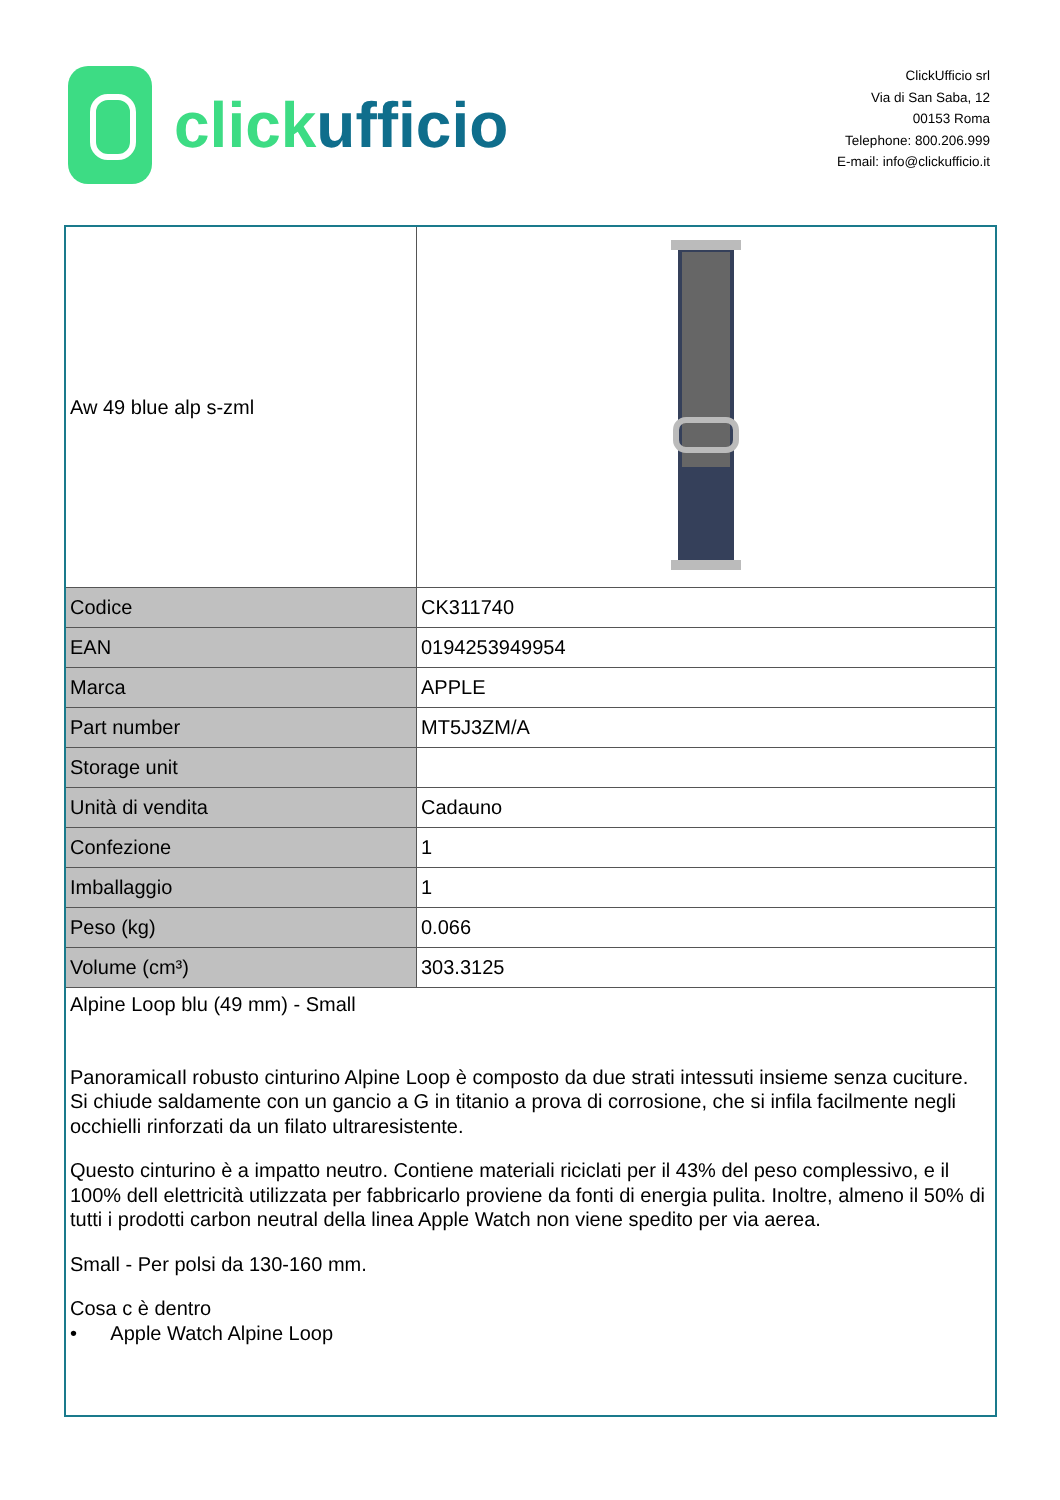click ufficio
ClickUfficio srl
Via di San Saba, 12
00153 Roma
Telephone: 800.206.999
E-mail: info@clickufficio.it
| Aw 49 blue alp s-zml | |
| Codice | CK311740 |
| EAN | 0194253949954 |
| Marca | APPLE |
| Part number | MT5J3ZM/A |
| Storage unit | |
| Unità di vendita | Cadauno |
| Confezione | 1 |
| Imballaggio | 1 |
| Peso (kg) | 0.066 |
| Volume (cm³) | 303.3125 |
| Alpine Loop blu (49 mm) - Small PanoramicaIl robusto cinturino Alpine Loop è composto da due strati intessuti insieme senza cuciture. Si chiude saldamente con un gancio a G in titanio a prova di corrosione, che si infila facilmente negli occhielli rinforzati da un filato ultraresistente. Questo cinturino è a impatto neutro. Contiene materiali riciclati per il 43% del peso complessivo, e il 100% dell elettricità utilizzata per fabbricarlo proviene da fonti di energia pulita. Inoltre, almeno il 50% di tutti i prodotti carbon neutral della linea Apple Watch non viene spedito per via aerea. Small - Per polsi da 130-160 mm. Cosa c è dentro • Apple Watch Alpine Loop | |